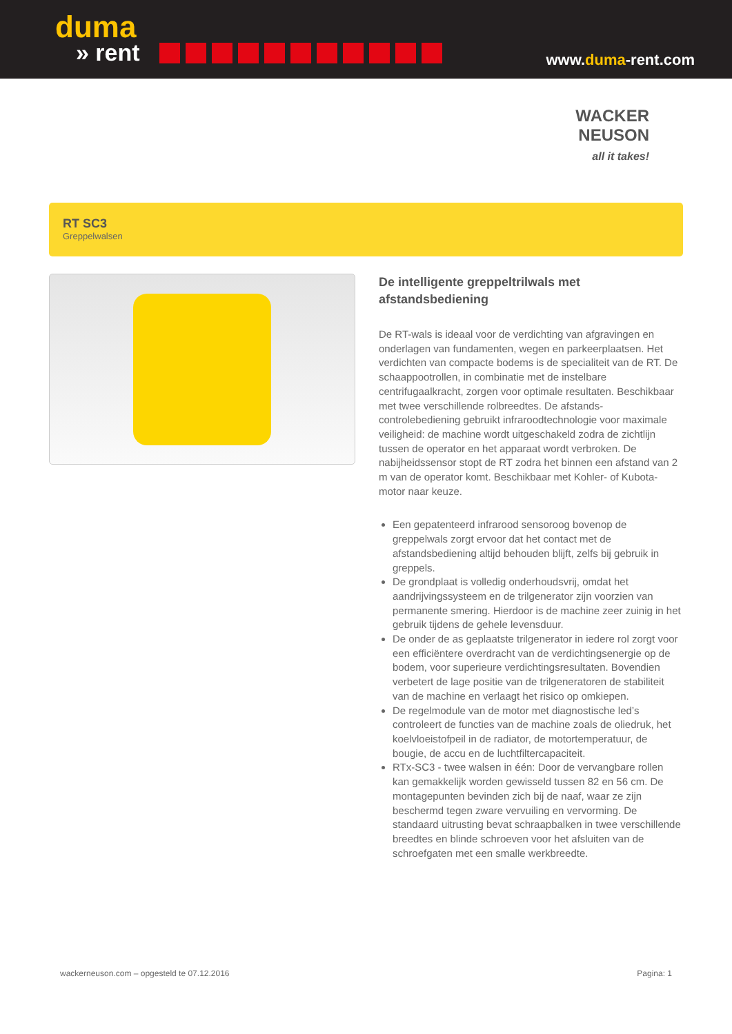duma
» rent
www.duma-rent.com
WACKER
NEUSON
all it takes!
RT SC3
Greppelwalsen
De intelligente greppeltrilwals met afstandsbediening
De RT-wals is ideaal voor de verdichting van afgravingen en onderlagen van fundamenten, wegen en parkeerplaatsen. Het verdichten van compacte bodems is de specialiteit van de RT. De schaappootrollen, in combinatie met de instelbare centrifugaalkracht, zorgen voor optimale resultaten. Beschikbaar met twee verschillende rolbreedtes. De afstands-controlebediening gebruikt infraroodtechnologie voor maximale veiligheid: de machine wordt uitgeschakeld zodra de zichtlijn tussen de operator en het apparaat wordt verbroken. De nabijheidssensor stopt de RT zodra het binnen een afstand van 2 m van de operator komt. Beschikbaar met Kohler- of Kubota-motor naar keuze.
Een gepatenteerd infrarood sensoroog bovenop de greppelwals zorgt ervoor dat het contact met de afstandsbediening altijd behouden blijft, zelfs bij gebruik in greppels.
De grondplaat is volledig onderhoudsvrij, omdat het aandrijvingssysteem en de trilgenerator zijn voorzien van permanente smering. Hierdoor is de machine zeer zuinig in het gebruik tijdens de gehele levensduur.
De onder de as geplaatste trilgenerator in iedere rol zorgt voor een efficiëntere overdracht van de verdichtingsenergie op de bodem, voor superieure verdichtingsresultaten. Bovendien verbetert de lage positie van de trilgeneratoren de stabiliteit van de machine en verlaagt het risico op omkiepen.
De regelmodule van de motor met diagnostische led’s controleert de functies van de machine zoals de oliedruk, het koelvloeistofpeil in de radiator, de motortemperatuur, de bougie, de accu en de luchtfiltercapaciteit.
RTx-SC3 - twee walsen in één: Door de vervangbare rollen kan gemakkelijk worden gewisseld tussen 82 en 56 cm. De montagepunten bevinden zich bij de naaf, waar ze zijn beschermd tegen zware vervuiling en vervorming. De standaard uitrusting bevat schraapbalken in twee verschillende breedtes en blinde schroeven voor het afsluiten van de schroefgaten met een smalle werkbreedte.
wackerneuson.com – opgesteld te 07.12.2016 Pagina: 1